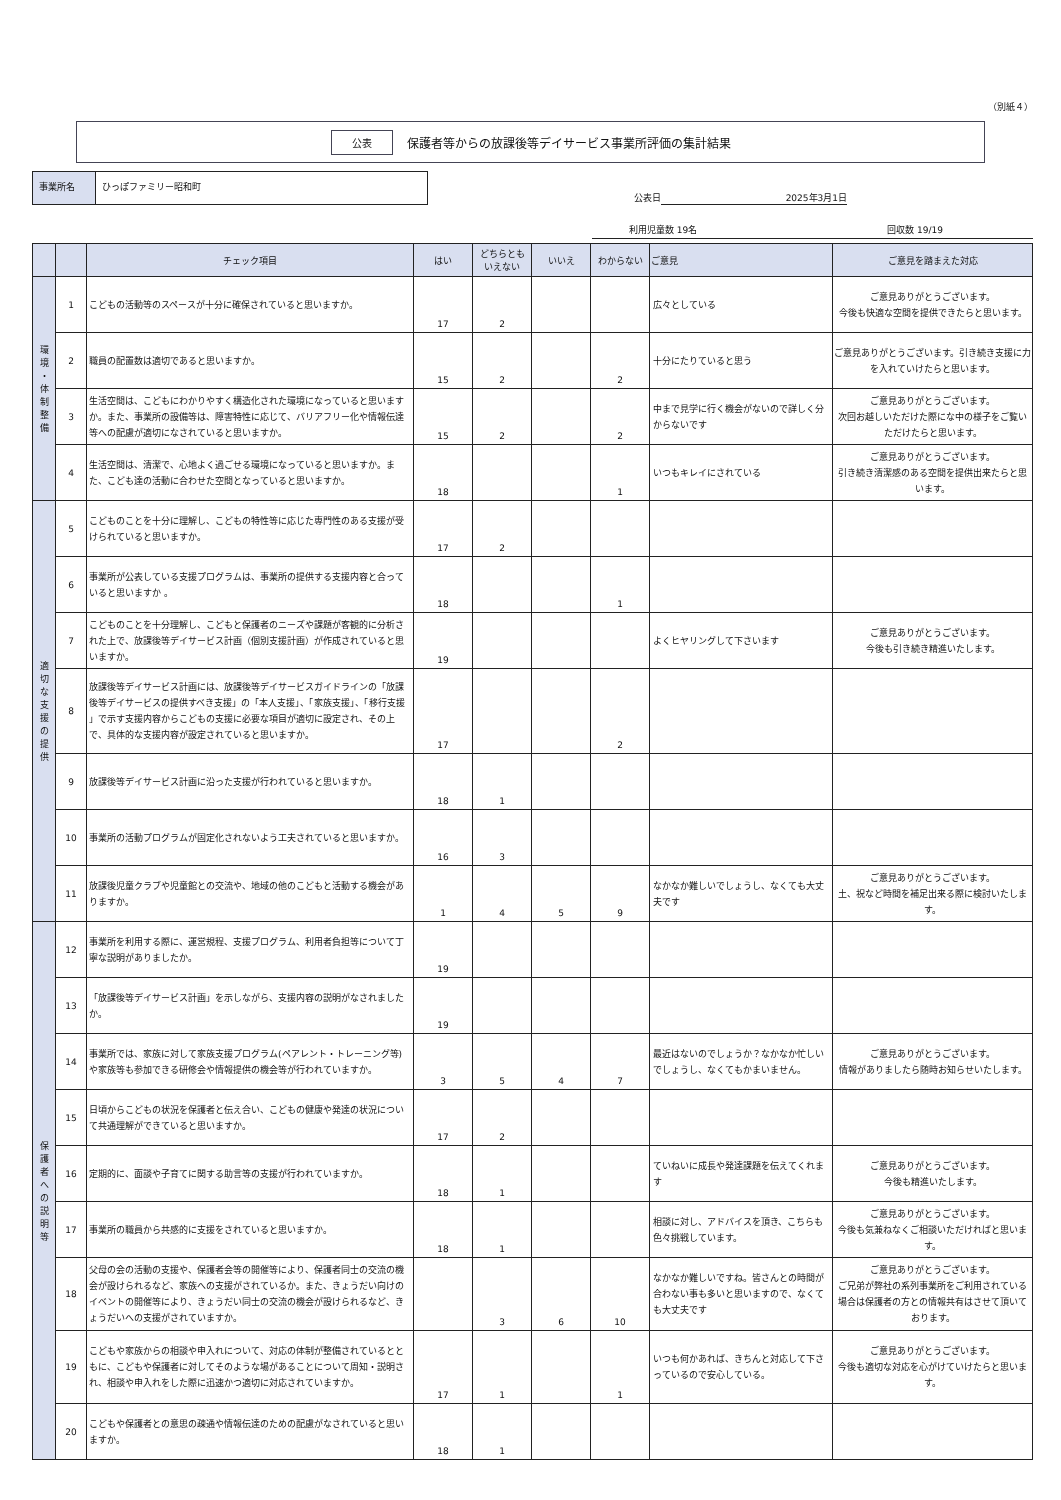（別紙４）
公表 保護者等からの放課後等デイサービス事業所評価の集計結果
事業所名 ひっぽファミリー昭和町
公表日 2025年3月1日
利用児童数 19名 回収数 19/19
| | | チェック項目 | はい | どちらとも いえない | いいえ | わからない | ご意見 | ご意見を踏まえた対応 |
| --- | --- | --- | --- | --- | --- | --- | --- | --- |
| 環 境 ・ 体 制 整 備 | 1 | こどもの活動等のスペースが十分に確保されていると思いますか。 | 17 | 2 | | | 広々としている | ご意見ありがとうございます。 今後も快適な空間を提供できたらと思います。 |
| | 2 | 職員の配置数は適切であると思いますか。 | 15 | 2 | | 2 | 十分にたりていると思う | ご意見ありがとうございます。引き続き支援に力を入れていけたらと思います。 |
| | 3 | 生活空間は、こどもにわかりやすく構造化された環境になっていると思いますか。また、事業所の設備等は、障害特性に応じて、バリアフリー化や情報伝達等への配慮が適切になされていると思いますか。 | 15 | 2 | | 2 | 中まで見学に行く機会がないので詳しく分からないです | ご意見ありがとうございます。 次回お越しいただけた際にな中の様子をご覧いただけたらと思います。 |
| | 4 | 生活空間は、清潔で、心地よく過ごせる環境になっていると思いますか。また、こども達の活動に合わせた空間となっていると思いますか。 | 18 | | | 1 | いつもキレイにされている | ご意見ありがとうございます。 引き続き清潔感のある空間を提供出来たらと思います。 |
| 適 切 な 支 援 の 提 供 | 5 | こどものことを十分に理解し、こどもの特性等に応じた専門性のある支援が受けられていると思いますか。 | 17 | 2 | | | | |
| | 6 | 事業所が公表している支援プログラムは、事業所の提供する支援内容と合っていると思いますか 。 | 18 | | | 1 | | |
| | 7 | こどものことを十分理解し、こどもと保護者のニーズや課題が客観的に分析された上で、放課後等デイサービス計画（個別支援計画）が作成されていると思いますか。 | 19 | | | | よくヒヤリングして下さいます | ご意見ありがとうございます。 今後も引き続き精進いたします。 |
| | 8 | 放課後等デイサービス計画には、放課後等デイサービスガイドラインの「放課後等デイサービスの提供すべき支援」の「本人支援」、「家族支援」、「移行支援 」で示す支援内容からこどもの支援に必要な項目が適切に設定され、その上で、具体的な支援内容が設定されていると思いますか。 | 17 | | | 2 | | |
| | 9 | 放課後等デイサービス計画に沿った支援が行われていると思いますか。 | 18 | 1 | | | | |
| | 10 | 事業所の活動プログラムが固定化されないよう工夫されていると思いますか。 | 16 | 3 | | | | |
| | 11 | 放課後児童クラブや児童館との交流や、地域の他のこどもと活動する機会がありますか。 | 1 | 4 | 5 | 9 | なかなか難しいでしょうし、なくても大丈夫です | ご意見ありがとうございます。 土、祝など時間を補足出来る際に検討いたします。 |
| 保 護 者 へ の 説 明 等 | 12 | 事業所を利用する際に、運営規程、支援プログラム、利用者負担等について丁寧な説明がありましたか。 | 19 | | | | | |
| | 13 | 「放課後等デイサービス計画」を示しながら、支援内容の説明がなされましたか。 | 19 | | | | | |
| | 14 | 事業所では、家族に対して家族支援プログラム(ペアレント・トレーニング等)や家族等も参加できる研修会や情報提供の機会等が行われていますか。 | 3 | 5 | 4 | 7 | 最近はないのでしょうか？なかなか忙しいでしょうし、なくてもかまいません。 | ご意見ありがとうございます。 情報がありましたら随時お知らせいたします。 |
| | 15 | 日頃からこどもの状況を保護者と伝え合い、こどもの健康や発達の状況について共通理解ができていると思いますか。 | 17 | 2 | | | | |
| | 16 | 定期的に、面談や子育てに関する助言等の支援が行われていますか。 | 18 | 1 | | | ていねいに成長や発達課題を伝えてくれます | ご意見ありがとうございます。 今後も精進いたします。 |
| | 17 | 事業所の職員から共感的に支援をされていると思いますか。 | 18 | 1 | | | 相談に対し、アドバイスを頂き、こちらも色々挑戦しています。 | ご意見ありがとうございます。 今後も気兼ねなくご相談いただければと思います。 |
| | 18 | 父母の会の活動の支援や、保護者会等の開催等により、保護者同士の交流の機会が設けられるなど、家族への支援がされているか。また、きょうだい向けのイベントの開催等により、きょうだい同士の交流の機会が設けられるなど、きょうだいへの支援がされていますか。 | | 3 | 6 | 10 | なかなか難しいですね。皆さんとの時間が合わない事も多いと思いますので、なくても大丈夫です | ご意見ありがとうございます。 ご兄弟が弊社の系列事業所をご利用されている場合は保護者の方との情報共有はさせて頂いております。 |
| | 19 | こどもや家族からの相談や申入れについて、対応の体制が整備されているとともに、こどもや保護者に対してそのような場があることについて周知・説明され、相談や申入れをした際に迅速かつ適切に対応されていますか。 | 17 | 1 | | 1 | いつも何かあれば、きちんと対応して下さっているので安心している。 | ご意見ありがとうございます。 今後も適切な対応を心がけていけたらと思います。 |
| | 20 | こどもや保護者との意思の疎通や情報伝達のための配慮がなされていると思いますか。 | 18 | 1 | | | | |